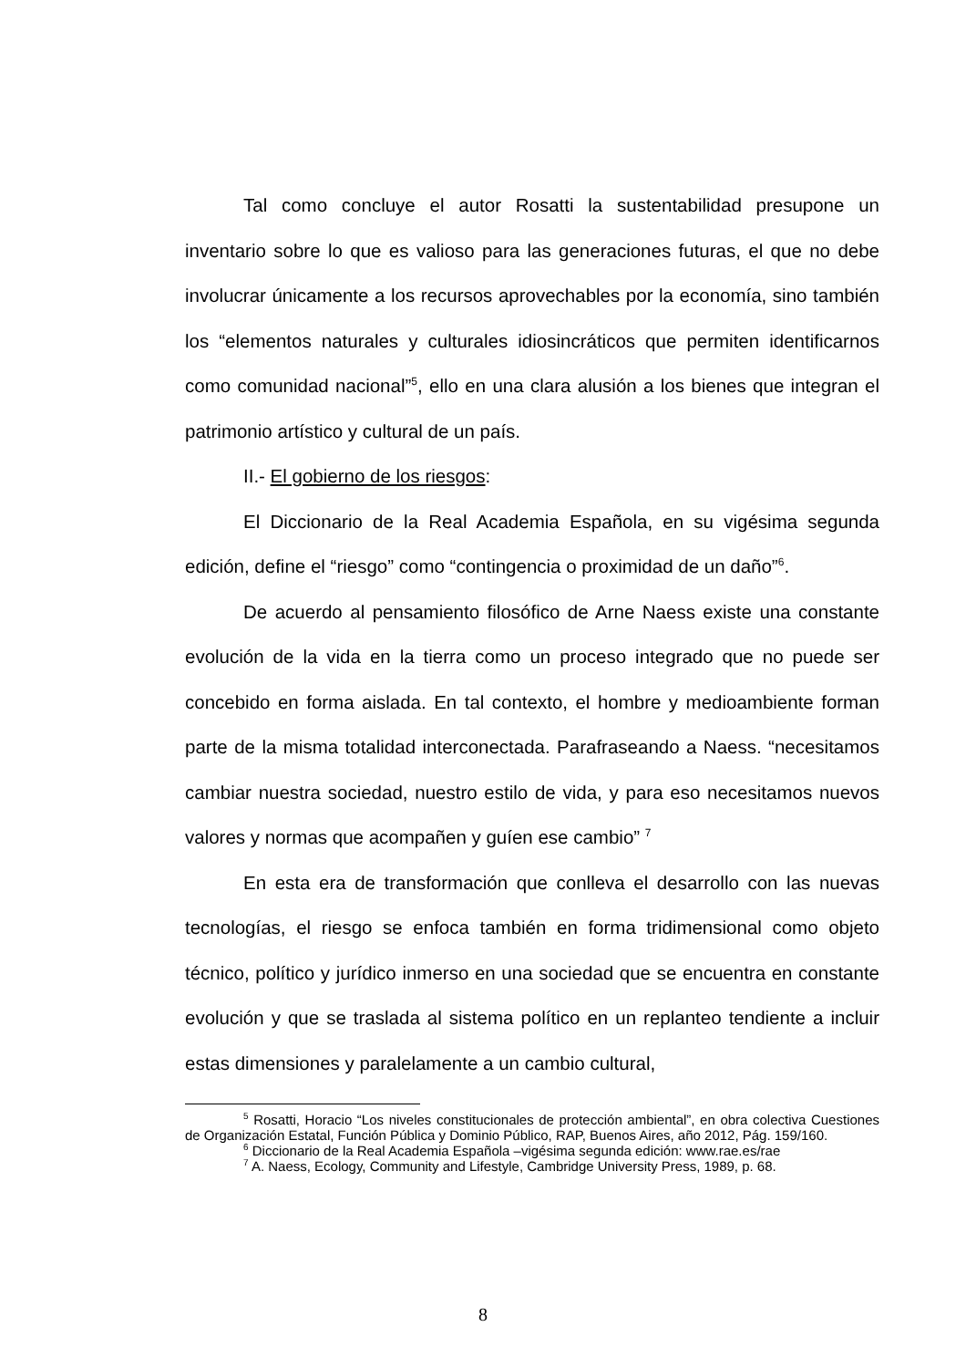Tal como concluye el autor Rosatti la sustentabilidad presupone un inventario sobre lo que es valioso para las generaciones futuras, el que no debe involucrar únicamente a los recursos aprovechables por la economía, sino también los “elementos naturales y culturales idiosincráticos que permiten identificarnos como comunidad nacional”<sup>5</sup>, ello en una clara alusión a los bienes que integran el patrimonio artístico y cultural de un país.
II.- El gobierno de los riesgos:
El Diccionario de la Real Academia Española, en su vigésima segunda edición, define el “riesgo” como “contingencia o proximidad de un daño”<sup>6</sup>.
De acuerdo al pensamiento filosófico de Arne Naess existe una constante evolución de la vida en la tierra como un proceso integrado que no puede ser concebido en forma aislada. En tal contexto, el hombre y medioambiente forman parte de la misma totalidad interconectada. Parafraseando a Naess. “necesitamos cambiar nuestra sociedad, nuestro estilo de vida, y para eso necesitamos nuevos valores y normas que acompañen y guíen ese cambio” <sup>7</sup>
En esta era de transformación que conlleva el desarrollo con las nuevas tecnologías, el riesgo se enfoca también en forma tridimensional como objeto técnico, político y jurídico inmerso en una sociedad que se encuentra en constante evolución y que se traslada al sistema político en un replanteo tendiente a incluir estas dimensiones y paralelamente a un cambio cultural,
<sup>5</sup> Rosatti, Horacio “Los niveles constitucionales de protección ambiental”, en obra colectiva Cuestiones de Organización Estatal, Función Pública y Dominio Público, RAP, Buenos Aires, año 2012, Pág. 159/160.
<sup>6</sup> Diccionario de la Real Academia Española –vigésima segunda edición: www.rae.es/rae
<sup>7</sup> A. Naess, Ecology, Community and Lifestyle, Cambridge University Press, 1989, p. 68.
8